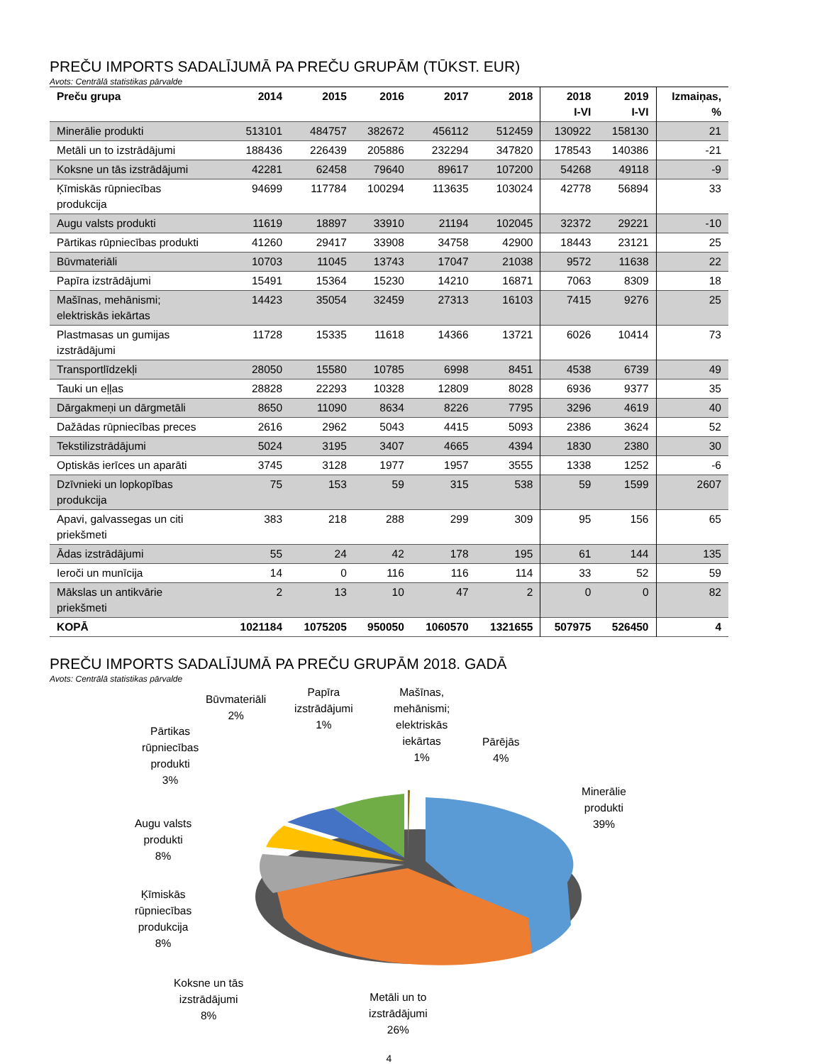PREČU IMPORTS SADALĪJUMĀ PA PREČU GRUPĀM (TŪKST. EUR)
Avots: Centrālā statistikas pārvalde
| Preču grupa | 2014 | 2015 | 2016 | 2017 | 2018 | 2018 I-VI | 2019 I-VI | Izmaiņas, % |
| --- | --- | --- | --- | --- | --- | --- | --- | --- |
| Minerālie produkti | 513101 | 484757 | 382672 | 456112 | 512459 | 130922 | 158130 | 21 |
| Metāli un to izstrādājumi | 188436 | 226439 | 205886 | 232294 | 347820 | 178543 | 140386 | -21 |
| Koksne un tās izstrādājumi | 42281 | 62458 | 79640 | 89617 | 107200 | 54268 | 49118 | -9 |
| Ķīmiskās rūpniecības produkcija | 94699 | 117784 | 100294 | 113635 | 103024 | 42778 | 56894 | 33 |
| Augu valsts produkti | 11619 | 18897 | 33910 | 21194 | 102045 | 32372 | 29221 | -10 |
| Pārtikas rūpniecības produkti | 41260 | 29417 | 33908 | 34758 | 42900 | 18443 | 23121 | 25 |
| Būvmateriāli | 10703 | 11045 | 13743 | 17047 | 21038 | 9572 | 11638 | 22 |
| Papīra izstrādājumi | 15491 | 15364 | 15230 | 14210 | 16871 | 7063 | 8309 | 18 |
| Mašīnas, mehānismi; elektriskās iekārtas | 14423 | 35054 | 32459 | 27313 | 16103 | 7415 | 9276 | 25 |
| Plastmasas un gumijas izstrādājumi | 11728 | 15335 | 11618 | 14366 | 13721 | 6026 | 10414 | 73 |
| Transportlīdzekļi | 28050 | 15580 | 10785 | 6998 | 8451 | 4538 | 6739 | 49 |
| Tauki un eļļas | 28828 | 22293 | 10328 | 12809 | 8028 | 6936 | 9377 | 35 |
| Dārgakmeņi un dārgmetāli | 8650 | 11090 | 8634 | 8226 | 7795 | 3296 | 4619 | 40 |
| Dažādas rūpniecības preces | 2616 | 2962 | 5043 | 4415 | 5093 | 2386 | 3624 | 52 |
| Tekstilizstrādājumi | 5024 | 3195 | 3407 | 4665 | 4394 | 1830 | 2380 | 30 |
| Optiskās ierīces un aparāti | 3745 | 3128 | 1977 | 1957 | 3555 | 1338 | 1252 | -6 |
| Dzīvnieki un lopkopības produkcija | 75 | 153 | 59 | 315 | 538 | 59 | 1599 | 2607 |
| Apavi, galvassegas un citi priekšmeti | 383 | 218 | 288 | 299 | 309 | 95 | 156 | 65 |
| Ādas izstrādājumi | 55 | 24 | 42 | 178 | 195 | 61 | 144 | 135 |
| Ieroči un munīcija | 14 | 0 | 116 | 116 | 114 | 33 | 52 | 59 |
| Mākslas un antikvārie priekšmeti | 2 | 13 | 10 | 47 | 2 | 0 | 0 | 82 |
| KOPĀ | 1021184 | 1075205 | 950050 | 1060570 | 1321655 | 507975 | 526450 | 4 |
PREČU IMPORTS SADALĪJUMĀ PA PREČU GRUPĀM 2018. GADĀ
Avots: Centrālā statistikas pārvalde
Būvmateriāli
2%
Papīra
izstrādājumi
1%
Mašīnas,
mehānismi;
elektriskās
iekārtas
1%
Pārējās
4%
Pārtikas
rūpniecības
produkti
3%
Minerālie
produkti
39%
Augu valsts
produkti
8%
Ķīmiskās
rūpniecības
produkcija
8%
Koksne un tās
izstrādājumi
8%
Metāli un to
izstrādājumi
26%
4